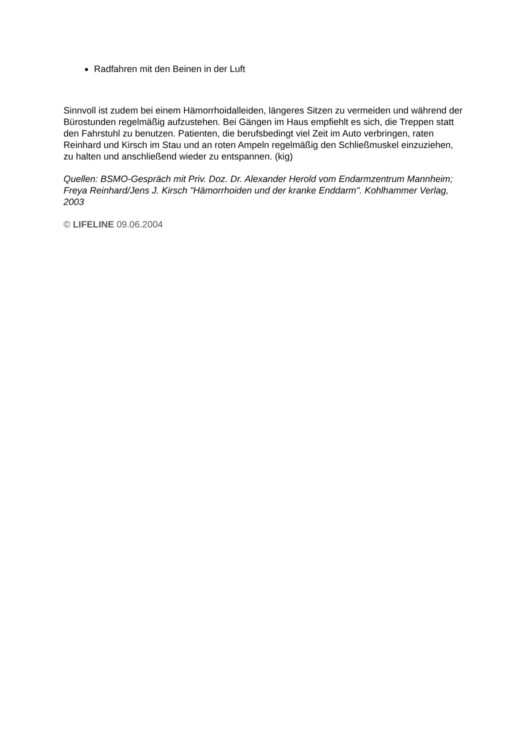Radfahren mit den Beinen in der Luft
Sinnvoll ist zudem bei einem Hämorrhoidalleiden, längeres Sitzen zu vermeiden und während der Bürostunden regelmäßig aufzustehen. Bei Gängen im Haus empfiehlt es sich, die Treppen statt den Fahrstuhl zu benutzen. Patienten, die berufsbedingt viel Zeit im Auto verbringen, raten Reinhard und Kirsch im Stau und an roten Ampeln regelmäßig den Schließmuskel einzuziehen, zu halten und anschließend wieder zu entspannen. (kig)
Quellen: BSMO-Gespräch mit Priv. Doz. Dr. Alexander Herold vom Endarmzentrum Mannheim; Freya Reinhard/Jens J. Kirsch "Hämorrhoiden und der kranke Enddarm". Kohlhammer Verlag, 2003
© LIFELINE 09.06.2004